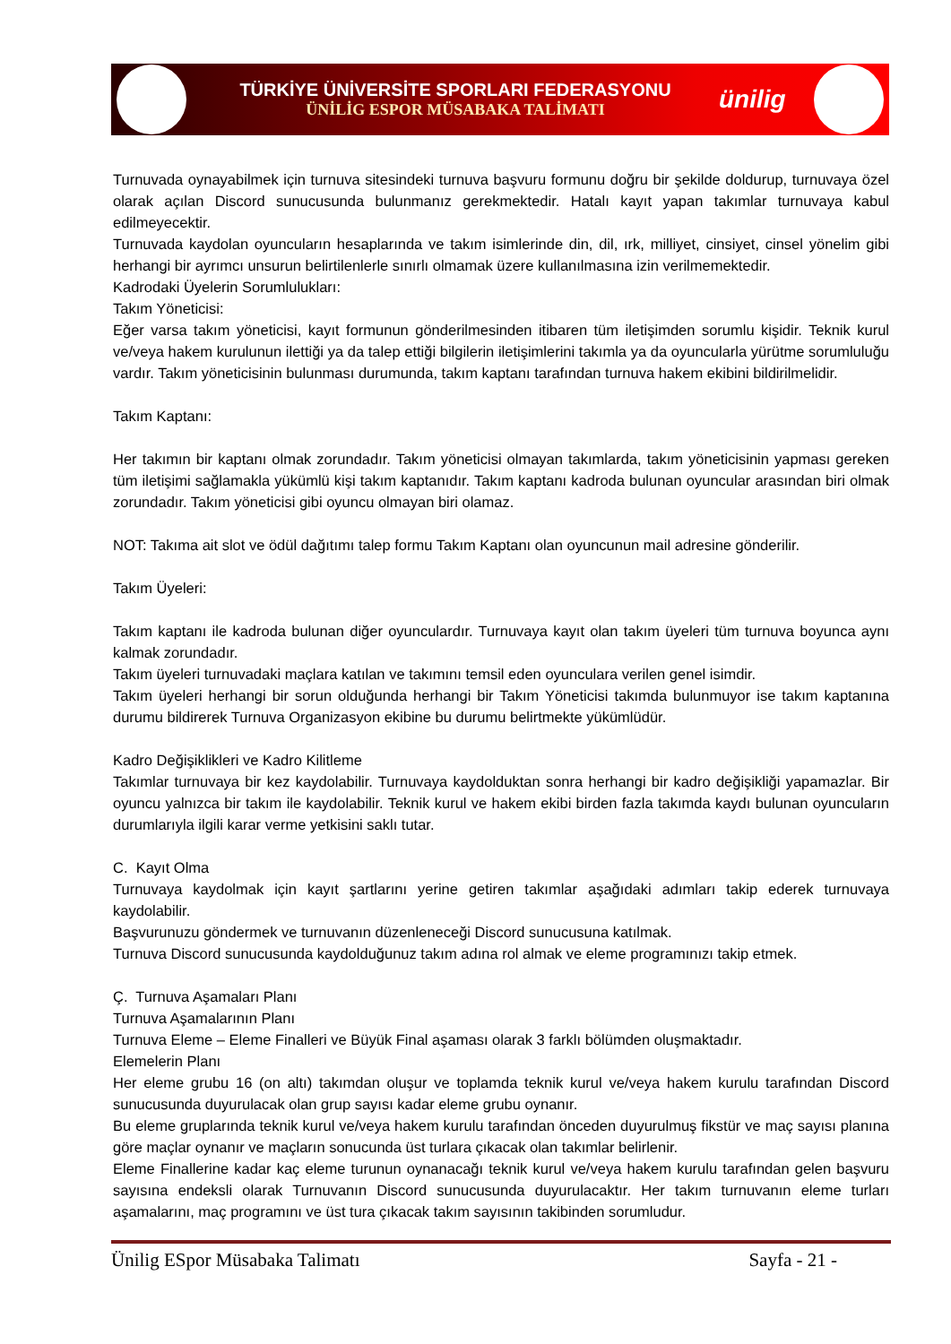TÜRKİYE ÜNİVERSİTE SPORLARI FEDERASYONU
ÜNİLİG ESPOR MÜSABAKA TALİMATI
ünilig
Turnuvada oynayabilmek için turnuva sitesindeki turnuva başvuru formunu doğru bir şekilde doldurup, turnuvaya özel olarak açılan Discord sunucusunda bulunmanız gerekmektedir. Hatalı kayıt yapan takımlar turnuvaya kabul edilmeyecektir.
Turnuvada kaydolan oyuncuların hesaplarında ve takım isimlerinde din, dil, ırk, milliyet, cinsiyet, cinsel yönelim gibi herhangi bir ayrımcı unsurun belirtilenlerle sınırlı olmamak üzere kullanılmasına izin verilmemektedir.
Kadrodaki Üyelerin Sorumlulukları:
Takım Yöneticisi:
Eğer varsa takım yöneticisi, kayıt formunun gönderilmesinden itibaren tüm iletişimden sorumlu kişidir. Teknik kurul ve/veya hakem kurulunun ilettiği ya da talep ettiği bilgilerin iletişimlerini takımla ya da oyuncularla yürütme sorumluluğu vardır. Takım yöneticisinin bulunması durumunda, takım kaptanı tarafından turnuva hakem ekibini bildirilmelidir.
Takım Kaptanı:
Her takımın bir kaptanı olmak zorundadır. Takım yöneticisi olmayan takımlarda, takım yöneticisinin yapması gereken tüm iletişimi sağlamakla yükümlü kişi takım kaptanıdır. Takım kaptanı kadroda bulunan oyuncular arasından biri olmak zorundadır. Takım yöneticisi gibi oyuncu olmayan biri olamaz.
NOT: Takıma ait slot ve ödül dağıtımı talep formu Takım Kaptanı olan oyuncunun mail adresine gönderilir.
Takım Üyeleri:
Takım kaptanı ile kadroda bulunan diğer oyunculardır. Turnuvaya kayıt olan takım üyeleri tüm turnuva boyunca aynı kalmak zorundadır.
Takım üyeleri turnuvadaki maçlara katılan ve takımını temsil eden oyunculara verilen genel isimdir.
Takım üyeleri herhangi bir sorun olduğunda herhangi bir Takım Yöneticisi takımda bulunmuyor ise takım kaptanına durumu bildirerek Turnuva Organizasyon ekibine bu durumu belirtmekte yükümlüdür.
Kadro Değişiklikleri ve Kadro Kilitleme
Takımlar turnuvaya bir kez kaydolabilir. Turnuvaya kaydolduktan sonra herhangi bir kadro değişikliği yapamazlar. Bir oyuncu yalnızca bir takım ile kaydolabilir. Teknik kurul ve hakem ekibi birden fazla takımda kaydı bulunan oyuncuların durumlarıyla ilgili karar verme yetkisini saklı tutar.
C. Kayıt Olma
Turnuvaya kaydolmak için kayıt şartlarını yerine getiren takımlar aşağıdaki adımları takip ederek turnuvaya kaydolabilir.
Başvurunuzu göndermek ve turnuvanın düzenleneceği Discord sunucusuna katılmak.
Turnuva Discord sunucusunda kaydolduğunuz takım adına rol almak ve eleme programınızı takip etmek.
Ç. Turnuva Aşamaları Planı
Turnuva Aşamalarının Planı
Turnuva Eleme – Eleme Finalleri ve Büyük Final aşaması olarak 3 farklı bölümden oluşmaktadır.
Elemelerin Planı
Her eleme grubu 16 (on altı) takımdan oluşur ve toplamda teknik kurul ve/veya hakem kurulu tarafından Discord sunucusunda duyurulacak olan grup sayısı kadar eleme grubu oynanır.
Bu eleme gruplarında teknik kurul ve/veya hakem kurulu tarafından önceden duyurulmuş fikstür ve maç sayısı planına göre maçlar oynanır ve maçların sonucunda üst turlara çıkacak olan takımlar belirlenir.
Eleme Finallerine kadar kaç eleme turunun oynanacağı teknik kurul ve/veya hakem kurulu tarafından gelen başvuru sayısına endeksli olarak Turnuvanın Discord sunucusunda duyurulacaktır. Her takım turnuvanın eleme turları aşamalarını, maç programını ve üst tura çıkacak takım sayısının takibinden sorumludur.
Ünilig ESpor Müsabaka Talimatı Sayfa - 21 -